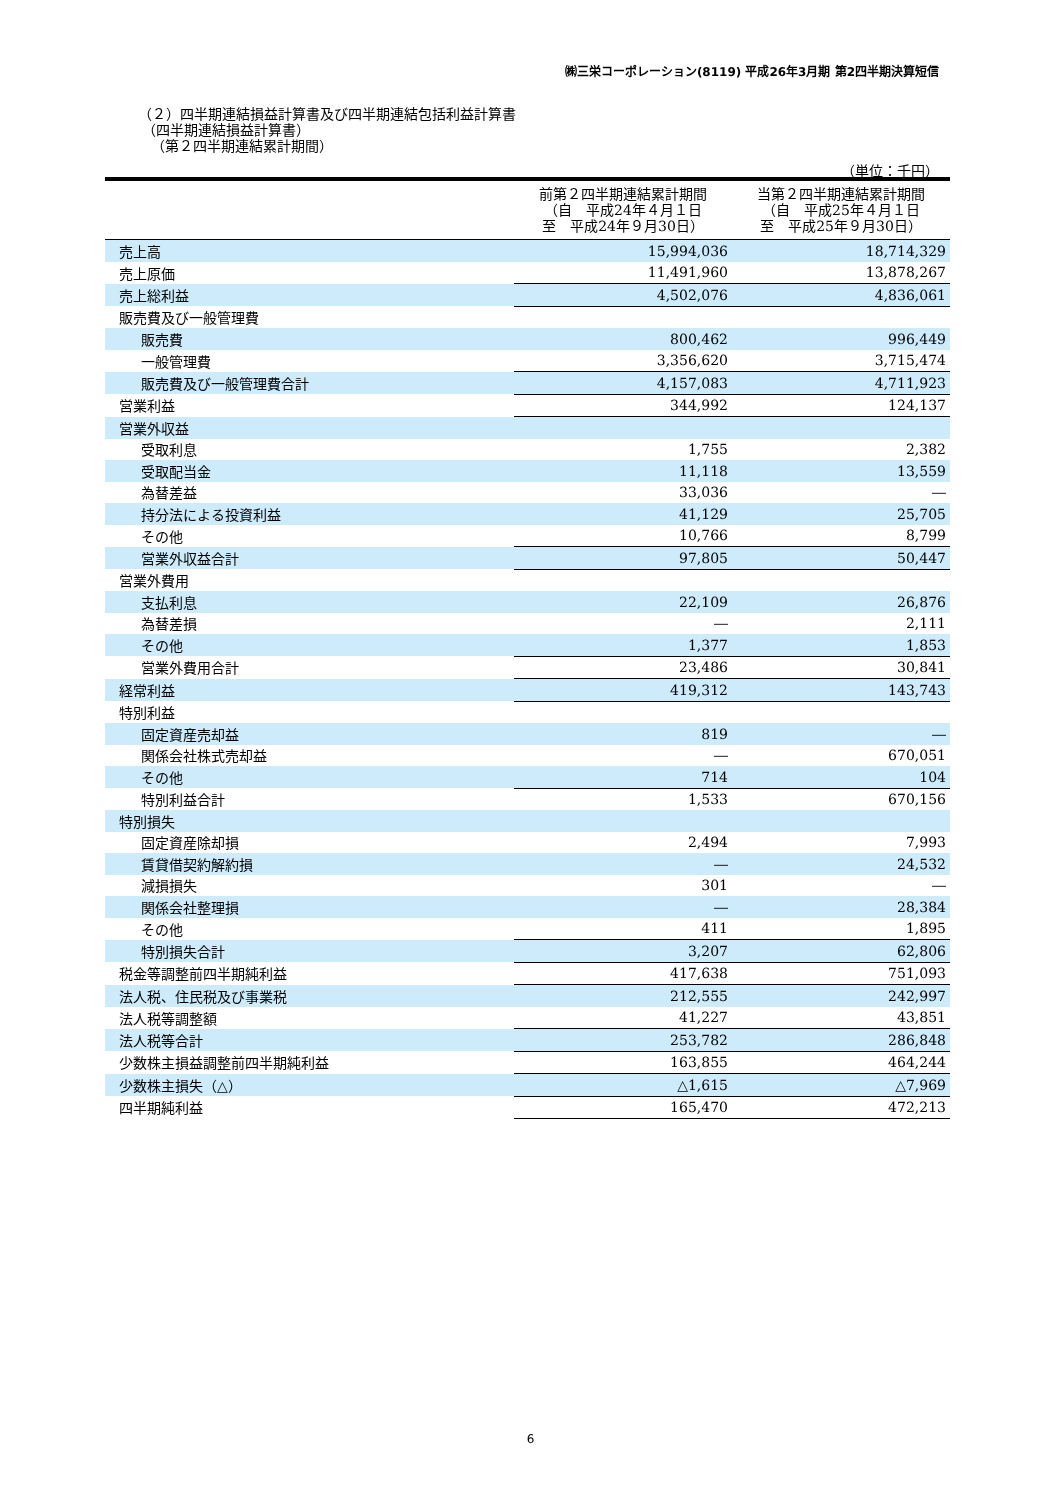㈱三栄コーポレーション(8119) 平成26年3月期 第2四半期決算短信
（２）四半期連結損益計算書及び四半期連結包括利益計算書
（四半期連結損益計算書）
（第２四半期連結累計期間）
（単位：千円）
| | 前第２四半期連結累計期間 （自 平成24年４月１日 至 平成24年９月30日） | 当第２四半期連結累計期間 （自 平成25年４月１日 至 平成25年９月30日） |
| --- | --- | --- |
| 売上高 | 15,994,036 | 18,714,329 |
| 売上原価 | 11,491,960 | 13,878,267 |
| 売上総利益 | 4,502,076 | 4,836,061 |
| 販売費及び一般管理費 | | |
| 販売費 | 800,462 | 996,449 |
| 一般管理費 | 3,356,620 | 3,715,474 |
| 販売費及び一般管理費合計 | 4,157,083 | 4,711,923 |
| 営業利益 | 344,992 | 124,137 |
| 営業外収益 | | |
| 受取利息 | 1,755 | 2,382 |
| 受取配当金 | 11,118 | 13,559 |
| 為替差益 | 33,036 | ― |
| 持分法による投資利益 | 41,129 | 25,705 |
| その他 | 10,766 | 8,799 |
| 営業外収益合計 | 97,805 | 50,447 |
| 営業外費用 | | |
| 支払利息 | 22,109 | 26,876 |
| 為替差損 | ― | 2,111 |
| その他 | 1,377 | 1,853 |
| 営業外費用合計 | 23,486 | 30,841 |
| 経常利益 | 419,312 | 143,743 |
| 特別利益 | | |
| 固定資産売却益 | 819 | ― |
| 関係会社株式売却益 | ― | 670,051 |
| その他 | 714 | 104 |
| 特別利益合計 | 1,533 | 670,156 |
| 特別損失 | | |
| 固定資産除却損 | 2,494 | 7,993 |
| 賃貸借契約解約損 | ― | 24,532 |
| 減損損失 | 301 | ― |
| 関係会社整理損 | ― | 28,384 |
| その他 | 411 | 1,895 |
| 特別損失合計 | 3,207 | 62,806 |
| 税金等調整前四半期純利益 | 417,638 | 751,093 |
| 法人税、住民税及び事業税 | 212,555 | 242,997 |
| 法人税等調整額 | 41,227 | 43,851 |
| 法人税等合計 | 253,782 | 286,848 |
| 少数株主損益調整前四半期純利益 | 163,855 | 464,244 |
| 少数株主損失（△） | △1,615 | △7,969 |
| 四半期純利益 | 165,470 | 472,213 |
6